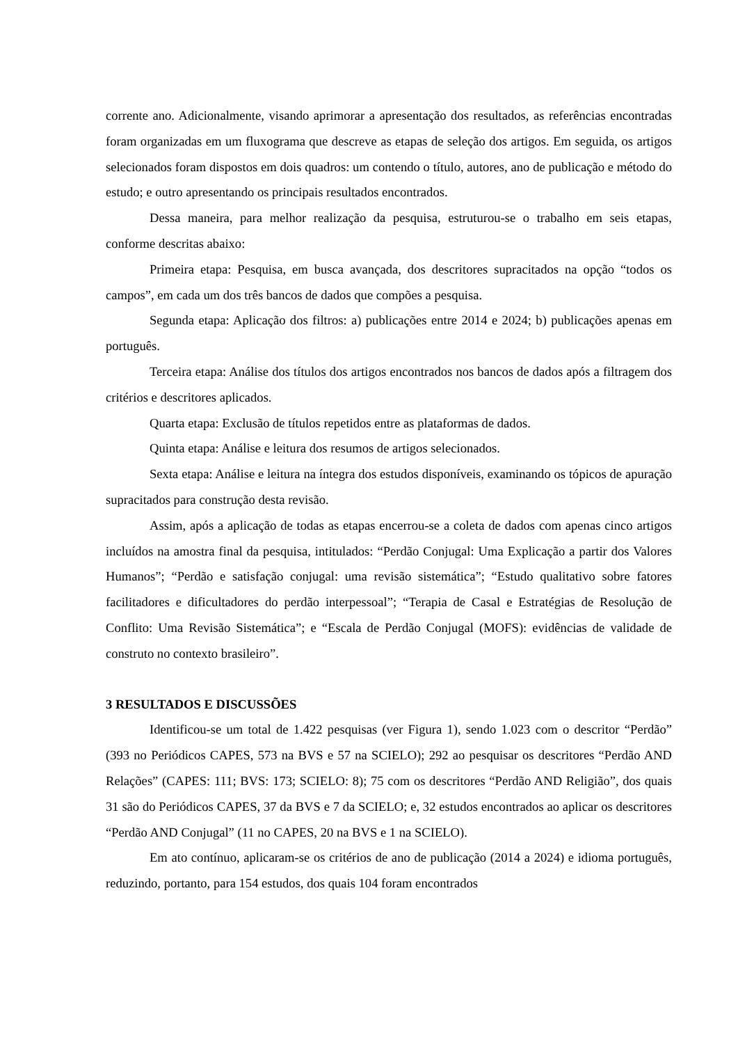corrente ano. Adicionalmente, visando aprimorar a apresentação dos resultados, as referências encontradas foram organizadas em um fluxograma que descreve as etapas de seleção dos artigos. Em seguida, os artigos selecionados foram dispostos em dois quadros: um contendo o título, autores, ano de publicação e método do estudo; e outro apresentando os principais resultados encontrados.
Dessa maneira, para melhor realização da pesquisa, estruturou-se o trabalho em seis etapas, conforme descritas abaixo:
Primeira etapa: Pesquisa, em busca avançada, dos descritores supracitados na opção “todos os campos”, em cada um dos três bancos de dados que compões a pesquisa.
Segunda etapa: Aplicação dos filtros: a) publicações entre 2014 e 2024; b) publicações apenas em português.
Terceira etapa: Análise dos títulos dos artigos encontrados nos bancos de dados após a filtragem dos critérios e descritores aplicados.
Quarta etapa: Exclusão de títulos repetidos entre as plataformas de dados.
Quinta etapa: Análise e leitura dos resumos de artigos selecionados.
Sexta etapa: Análise e leitura na íntegra dos estudos disponíveis, examinando os tópicos de apuração supracitados para construção desta revisão.
Assim, após a aplicação de todas as etapas encerrou-se a coleta de dados com apenas cinco artigos incluídos na amostra final da pesquisa, intitulados: “Perdão Conjugal: Uma Explicação a partir dos Valores Humanos”; “Perdão e satisfação conjugal: uma revisão sistemática”; “Estudo qualitativo sobre fatores facilitadores e dificultadores do perdão interpessoal”; “Terapia de Casal e Estratégias de Resolução de Conflito: Uma Revisão Sistemática”; e “Escala de Perdão Conjugal (MOFS): evidências de validade de construto no contexto brasileiro”.
3 RESULTADOS E DISCUSSÕES
Identificou-se um total de 1.422 pesquisas (ver Figura 1), sendo 1.023 com o descritor “Perdão” (393 no Periódicos CAPES, 573 na BVS e 57 na SCIELO); 292 ao pesquisar os descritores “Perdão AND Relações” (CAPES: 111; BVS: 173; SCIELO: 8); 75 com os descritores “Perdão AND Religião”, dos quais 31 são do Periódicos CAPES, 37 da BVS e 7 da SCIELO; e, 32 estudos encontrados ao aplicar os descritores “Perdão AND Conjugal” (11 no CAPES, 20 na BVS e 1 na SCIELO).
Em ato contínuo, aplicaram-se os critérios de ano de publicação (2014 a 2024) e idioma português, reduzindo, portanto, para 154 estudos, dos quais 104 foram encontrados